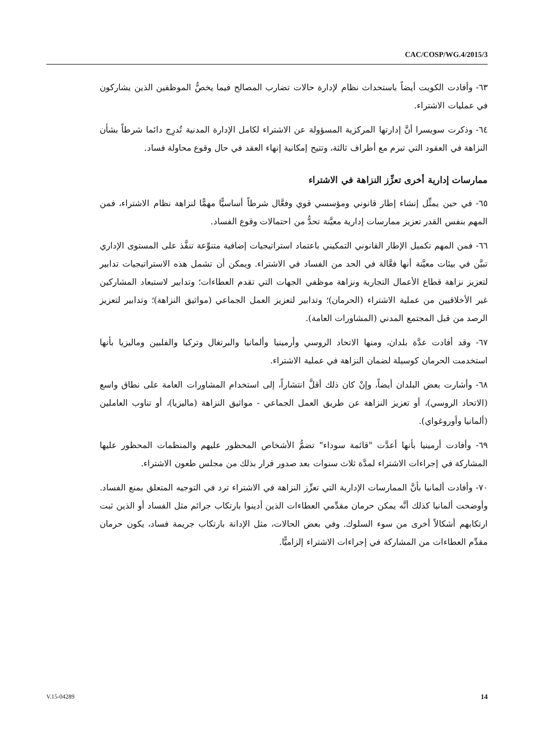CAC/COSP/WG.4/2015/3
٦٣- وأفادت الكويت أيضاً باستحداث نظام لإدارة حالات تضارب المصالح فيما يخصُّ الموظفين الذين يشاركون في عمليات الاشتراء.
٦٤- وذكرت سويسرا أنَّ إدارتها المركزية المسؤولة عن الاشتراء لكامل الإدارة المدنية تُدرِج دائما شرطاً بشأن النزاهة في العقود التي تبرم مع أطراف ثالثة، وتتيح إمكانية إنهاء العقد في حال وقوع محاولة فساد.
ممارسات إدارية أخرى تعزِّز النزاهة في الاشتراء
٦٥- في حين يمثِّل إنشاء إطار قانوني ومؤسسي قوي وفعَّال شرطاً أساسيًّا مهمًّا لنزاهة نظام الاشتراء، فمن المهم بنفس القدر تعزيز ممارسات إدارية معيَّنة تحدُّ من احتمالات وقوع الفساد.
٦٦- فمن المهم تكميل الإطار القانوني التمكيني باعتماد استراتيجيات إضافية متنوِّعة تنفَّذ على المستوى الإداري تبيَّن في بيئات معيَّنة أنها فعَّالة في الحد من الفساد في الاشتراء. ويمكن أن تشمل هذه الاستراتيجيات تدابير لتعزيز نزاهة قطاع الأعمال التجارية ونزاهة موظفي الجهات التي تقدم العطاءات؛ وتدابير لاستبعاد المشاركين غير الأخلاقيين من عملية الاشتراء (الحرمان)؛ وتدابير لتعزيز العمل الجماعي (مواثيق النزاهة)؛ وتدابير لتعزيز الرصد من قبل المجتمع المدني (المشاورات العامة).
٦٧- وقد أفادت عدَّة بلدان، ومنها الاتحاد الروسي وأرمينيا وألمانيا والبرتغال وتركيا والفلبين وماليزيا بأنها استخدمت الحرمان كوسيلة لضمان النزاهة في عملية الاشتراء.
٦٨- وأشارت بعض البلدان أيضاً، وإنْ كان ذلك أقلَّ انتشاراً، إلى استخدام المشاورات العامة على نطاق واسع (الاتحاد الروسي)، أو تعزيز النزاهة عن طريق العمل الجماعي - مواثيق النزاهة (ماليزيا)، أو تناوب العاملين (ألمانيا وأوروغواي).
٦٩- وأفادت أرمينيا بأنها أعدَّت "قائمة سوداء" تضمُّ الأشخاص المحظور عليهم والمنظمات المحظور عليها المشاركة في إجراءات الاشتراء لمدَّة ثلاث سنوات بعد صدور قرار بذلك من مجلس طعون الاشتراء.
٧٠- وأفادت ألمانيا بأنَّ الممارسات الإدارية التي تعزِّز النزاهة في الاشتراء ترد في التوجيه المتعلق بمنع الفساد. وأوضحت ألمانيا كذلك أنَّه يمكن حرمان مقدِّمي العطاءات الذين أدينوا بارتكاب جرائم مثل الفساد أو الذين ثبت ارتكابهم أشكالاً أخرى من سوء السلوك. وفي بعض الحالات، مثل الإدانة بارتكاب جريمة فساد، يكون حرمان مقدِّم العطاءات من المشاركة في إجراءات الاشتراء إلزاميًّا.
V.15-04289 14